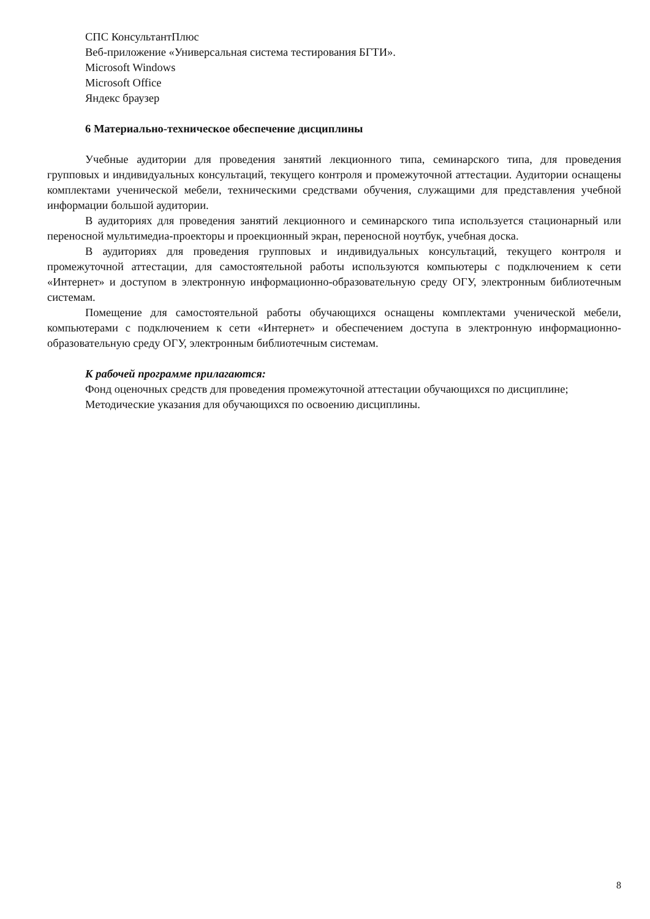СПС КонсультантПлюс
Веб-приложение «Универсальная система тестирования БГТИ».
Microsoft Windows
Microsoft Office
Яндекс браузер
6 Материально-техническое обеспечение дисциплины
Учебные аудитории для проведения занятий лекционного типа, семинарского типа, для проведения групповых и индивидуальных консультаций, текущего контроля и промежуточной аттестации. Аудитории оснащены комплектами ученической мебели, техническими средствами обучения, служащими для представления учебной информации большой аудитории.
В аудиториях для проведения занятий лекционного и семинарского типа используется стационарный или переносной мультимедиа-проекторы и проекционный экран, переносной ноутбук, учебная доска.
В аудиториях для проведения групповых и индивидуальных консультаций, текущего контроля и промежуточной аттестации, для самостоятельной работы используются компьютеры с подключением к сети «Интернет» и доступом в электронную информационно-образовательную среду ОГУ, электронным библиотечным системам.
Помещение для самостоятельной работы обучающихся оснащены комплектами ученической мебели, компьютерами с подключением к сети «Интернет» и обеспечением доступа в электронную информационно-образовательную среду ОГУ, электронным библиотечным системам.
К рабочей программе прилагаются:
Фонд оценочных средств для проведения промежуточной аттестации обучающихся по дисциплине;
Методические указания для обучающихся по освоению дисциплины.
8